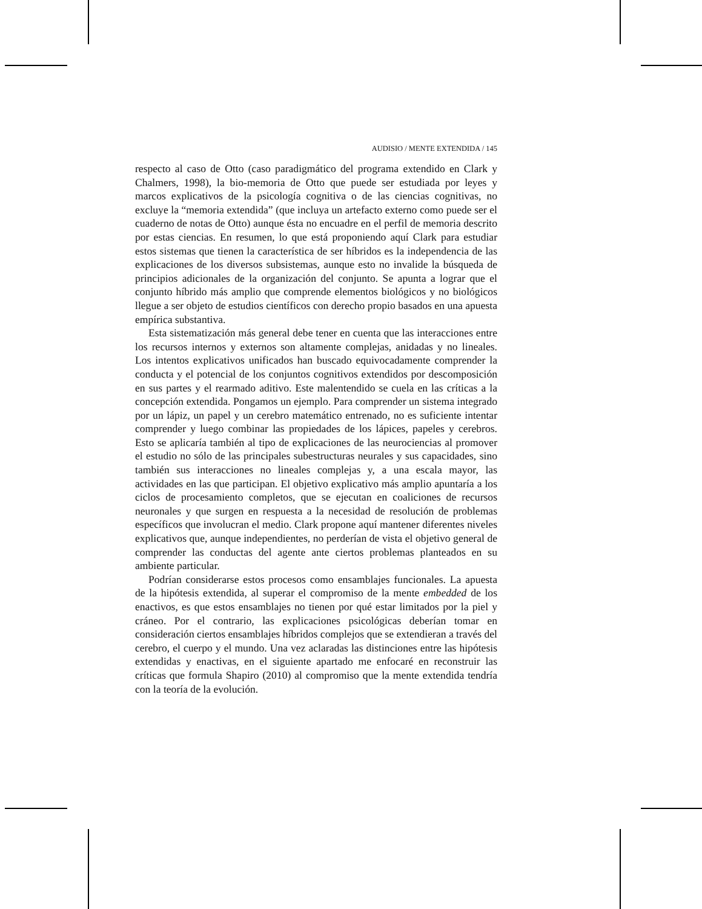AUDISIO / MENTE EXTENDIDA / 145
respecto al caso de Otto (caso paradigmático del programa extendido en Clark y Chalmers, 1998), la bio-memoria de Otto que puede ser estudiada por leyes y marcos explicativos de la psicología cognitiva o de las ciencias cognitivas, no excluye la “memoria extendida” (que incluya un artefacto externo como puede ser el cuaderno de notas de Otto) aunque ésta no encuadre en el perfil de memoria descrito por estas ciencias. En resumen, lo que está proponiendo aquí Clark para estudiar estos sistemas que tienen la característica de ser híbridos es la independencia de las explicaciones de los diversos subsistemas, aunque esto no invalide la búsqueda de principios adicionales de la organización del conjunto. Se apunta a lograr que el conjunto híbrido más amplio que comprende elementos biológicos y no biológicos llegue a ser objeto de estudios científicos con derecho propio basados en una apuesta empírica substantiva.
Esta sistematización más general debe tener en cuenta que las interacciones entre los recursos internos y externos son altamente complejas, anidadas y no lineales. Los intentos explicativos unificados han buscado equivocadamente comprender la conducta y el potencial de los conjuntos cognitivos extendidos por descomposición en sus partes y el rearmado aditivo. Este malentendido se cuela en las críticas a la concepción extendida. Pongamos un ejemplo. Para comprender un sistema integrado por un lápiz, un papel y un cerebro matemático entrenado, no es suficiente intentar comprender y luego combinar las propiedades de los lápices, papeles y cerebros. Esto se aplicaría también al tipo de explicaciones de las neurociencias al promover el estudio no sólo de las principales subestructuras neurales y sus capacidades, sino también sus interacciones no lineales complejas y, a una escala mayor, las actividades en las que participan. El objetivo explicativo más amplio apuntaría a los ciclos de procesamiento completos, que se ejecutan en coaliciones de recursos neuronales y que surgen en respuesta a la necesidad de resolución de problemas específicos que involucran el medio. Clark propone aquí mantener diferentes niveles explicativos que, aunque independientes, no perderían de vista el objetivo general de comprender las conductas del agente ante ciertos problemas planteados en su ambiente particular.
Podrían considerarse estos procesos como ensamblajes funcionales. La apuesta de la hipótesis extendida, al superar el compromiso de la mente embedded de los enactivos, es que estos ensamblajes no tienen por qué estar limitados por la piel y cráneo. Por el contrario, las explicaciones psicológicas deberían tomar en consideración ciertos ensamblajes híbridos complejos que se extendieran a través del cerebro, el cuerpo y el mundo. Una vez aclaradas las distinciones entre las hipótesis extendidas y enactivas, en el siguiente apartado me enfocaré en reconstruir las críticas que formula Shapiro (2010) al compromiso que la mente extendida tendría con la teoría de la evolución.